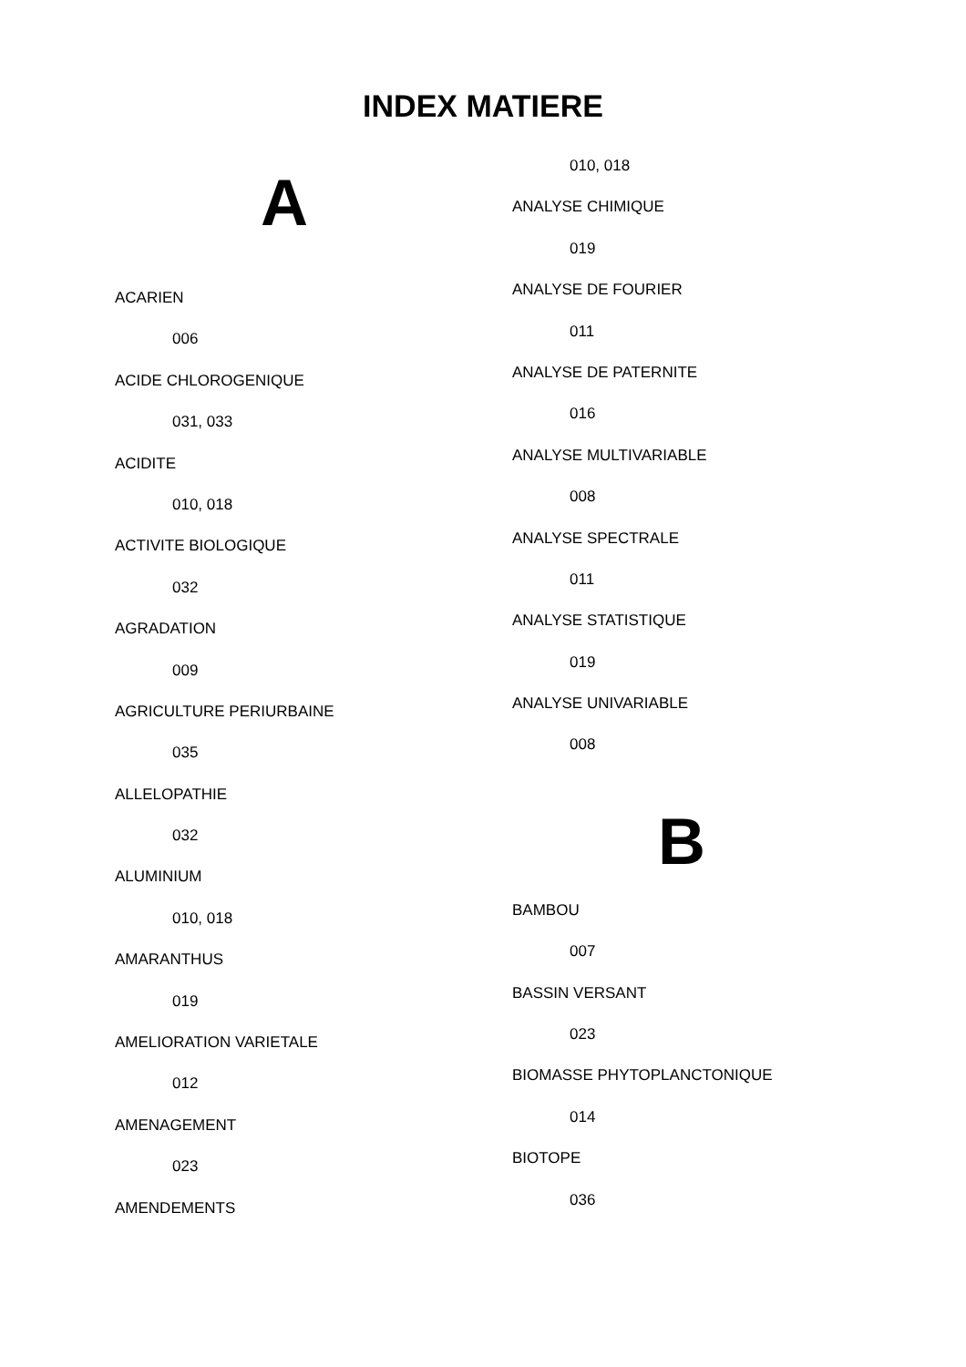INDEX MATIERE
A
ACARIEN
006
ACIDE CHLOROGENIQUE
031, 033
ACIDITE
010, 018
ACTIVITE BIOLOGIQUE
032
AGRADATION
009
AGRICULTURE PERIURBAINE
035
ALLELOPATHIE
032
ALUMINIUM
010, 018
AMARANTHUS
019
AMELIORATION VARIETALE
012
AMENAGEMENT
023
AMENDEMENTS
010, 018
ANALYSE CHIMIQUE
019
ANALYSE DE FOURIER
011
ANALYSE DE PATERNITE
016
ANALYSE MULTIVARIABLE
008
ANALYSE SPECTRALE
011
ANALYSE STATISTIQUE
019
ANALYSE UNIVARIABLE
008
B
BAMBOU
007
BASSIN VERSANT
023
BIOMASSE PHYTOPLANCTONIQUE
014
BIOTOPE
036